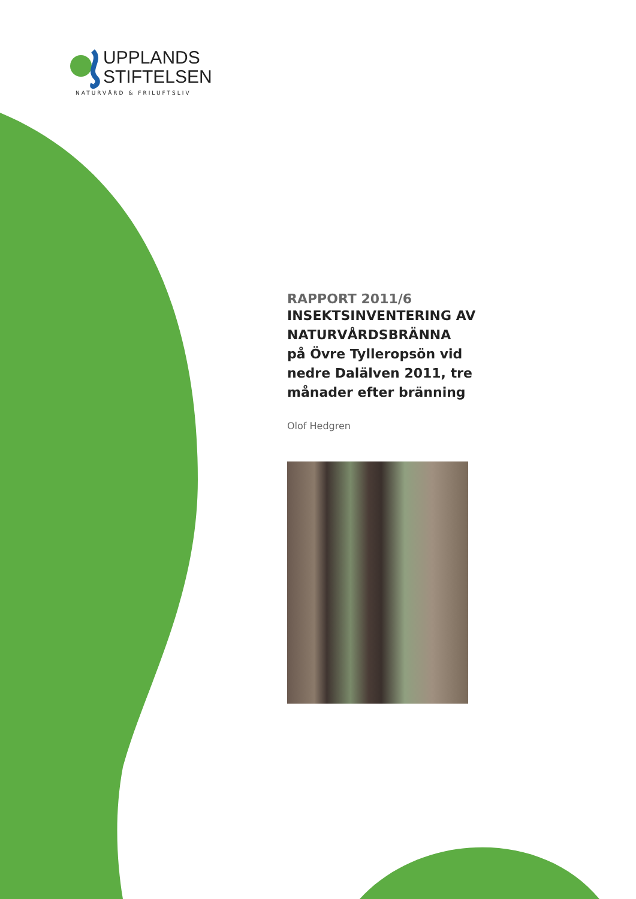UPPLANDS
STIFTELSEN
NATURVÅRD & FRILUFTSLIV
RAPPORT 2011/6
INSEKTSINVENTERING AV NATURVÅRDSBRÄNNA
på Övre Tylleropsön vid nedre Dalälven 2011, tre månader efter bränning
Olof Hedgren